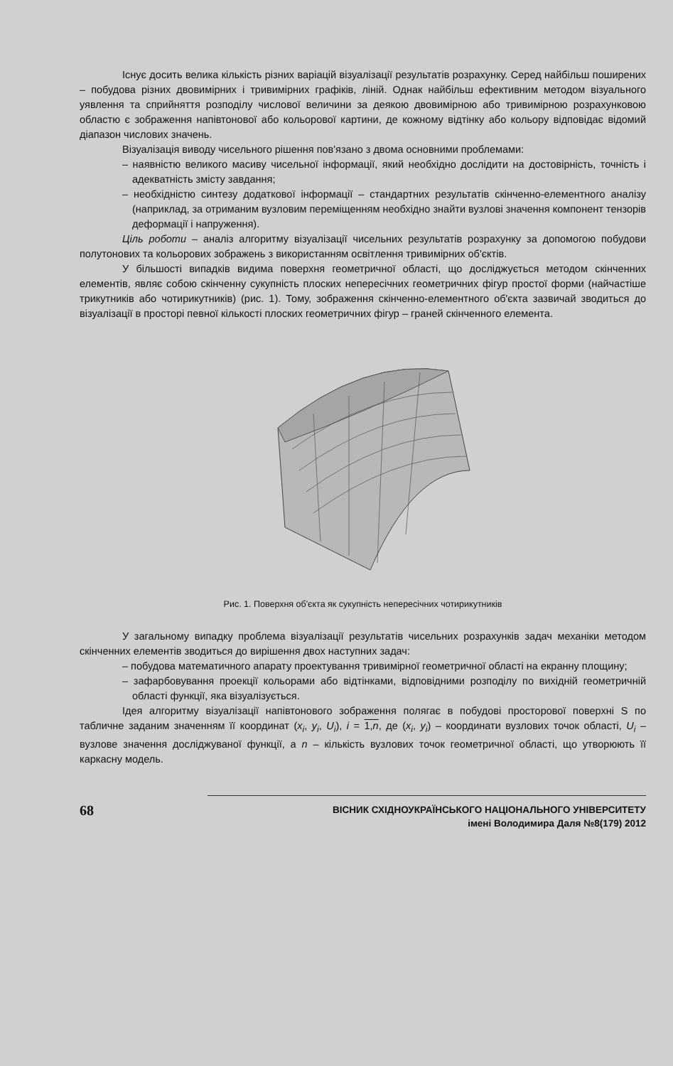Існує досить велика кількість різних варіацій візуалізації результатів розрахунку. Серед найбільш поширених – побудова різних двовимірних і тривимірних графіків, ліній. Однак найбільш ефективним методом візуального уявлення та сприйняття розподілу числової величини за деякою двовимірною або тривимірною розрахунковою областю є зображення напівтонової або кольорової картини, де кожному відтінку або кольору відповідає відомий діапазон числових значень.
Візуалізація виводу чисельного рішення пов'язано з двома основними проблемами:
– наявністю великого масиву чисельної інформації, який необхідно дослідити на достовірність, точність і адекватність змісту завдання;
– необхідністю синтезу додаткової інформації – стандартних результатів скінченно-елементного аналізу (наприклад, за отриманим вузловим переміщенням необхідно знайти вузлові значення компонент тензорів деформації і напруження).
Ціль роботи – аналіз алгоритму візуалізації чисельних результатів розрахунку за допомогою побудови полутонових та кольорових зображень з використанням освітлення тривимірних об'єктів.
У більшості випадків видима поверхня геометричної області, що досліджується методом скінченних елементів, являє собою скінченну сукупність плоских непересічних геометричних фігур простої форми (найчастіше трикутників або чотирикутників) (рис. 1). Тому, зображення скінченно-елементного об'єкта зазвичай зводиться до візуалізації в просторі певної кількості плоских геометричних фігур – граней скінченного елемента.
Рис. 1. Поверхня об'єкта як сукупність непересічних чотирикутників
У загальному випадку проблема візуалізації результатів чисельних розрахунків задач механіки методом скінченних елементів зводиться до вирішення двох наступних задач:
– побудова математичного апарату проектування тривимірної геометричної області на екранну площину;
– зафарбовування проекції кольорами або відтінками, відповідними розподілу по вихідній геометричній області функції, яка візуалізується.
Ідея алгоритму візуалізації напівтонового зображення полягає в побудові просторової поверхні S по табличне заданим значенням її координат (x<sub>i</sub>, y<sub>i</sub>, U<sub>i</sub>), i = 1,n, де (x<sub>i</sub>, y<sub>i</sub>) – координати вузлових точок області, U<sub>i</sub> – вузлове значення досліджуваної функції, а n – кількість вузлових точок геометричної області, що утворюють її каркасну модель.
68 ВІСНИК СХІДНОУКРАЇНСЬКОГО НАЦІОНАЛЬНОГО УНІВЕРСИТЕТУ
імені Володимира Даля №8(179) 2012